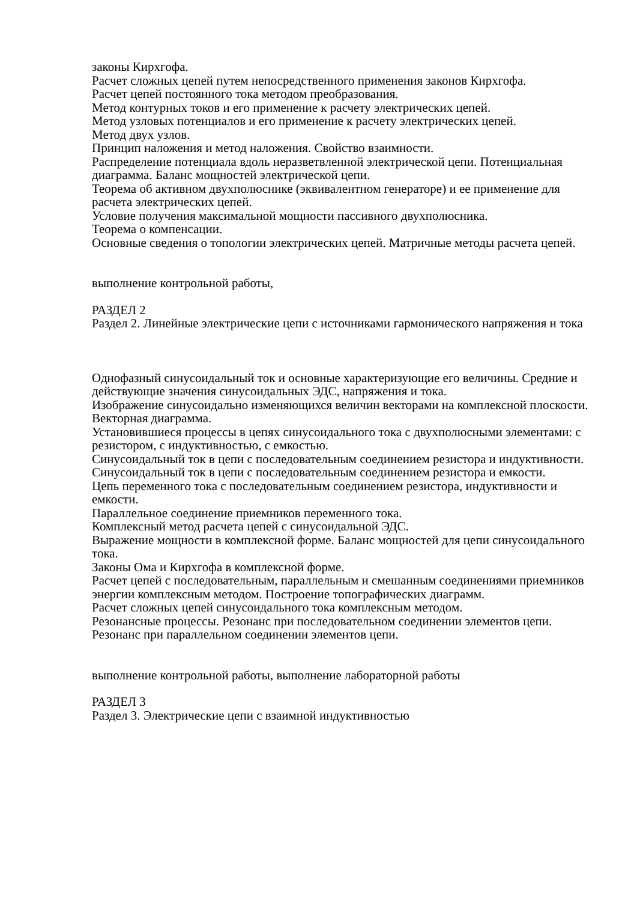законы Кирхгофа.
Расчет сложных цепей путем непосредственного применения законов Кирхгофа.
Расчет цепей постоянного тока методом преобразования.
Метод контурных токов и его применение к расчету электрических цепей.
Метод узловых потенциалов и его применение к расчету электрических цепей.
Метод двух узлов.
Принцип наложения и метод наложения. Свойство взаимности.
Распределение потенциала вдоль неразветвленной электрической цепи. Потенциальная диаграмма. Баланс мощностей электрической цепи.
Теорема об активном двухполюснике (эквивалентном генераторе) и ее применение для расчета электрических цепей.
Условие получения максимальной мощности пассивного двухполюсника.
Теорема о компенсации.
Основные сведения о топологии электрических цепей. Матричные методы расчета цепей.
выполнение контрольной работы,
РАЗДЕЛ 2
Раздел 2. Линейные электрические цепи с источниками гармонического напряжения и тока
Однофазный синусоидальный ток и основные характеризующие его величины. Средние и действующие значения синусоидальных ЭДС, напряжения и тока.
Изображение синусоидально изменяющихся величин векторами на комплексной плоскости. Векторная диаграмма.
Установившиеся процессы в цепях синусоидального тока с двухполюсными элементами: с резистором, с индуктивностью, с емкостью.
Синусоидальный ток в цепи с последовательным соединением резистора и индуктивности.
Синусоидальный ток в цепи с последовательным соединением резистора и емкости.
Цепь переменного тока с последовательным соединением резистора, индуктивности и емкости.
Параллельное соединение приемников переменного тока.
Комплексный метод расчета цепей с синусоидальной ЭДС.
Выражение мощности в комплексной форме. Баланс мощностей для цепи синусоидального тока.
Законы Ома и Кирхгофа в комплексной форме.
Расчет цепей с последовательным, параллельным и смешанным соединениями приемников энергии комплексным методом. Построение топографических диаграмм.
Расчет сложных цепей синусоидального тока комплексным методом.
Резонансные процессы. Резонанс при последовательном соединении элементов цепи.
Резонанс при параллельном соединении элементов цепи.
выполнение контрольной работы, выполнение лабораторной работы
РАЗДЕЛ 3
Раздел 3. Электрические цепи с взаимной индуктивностью